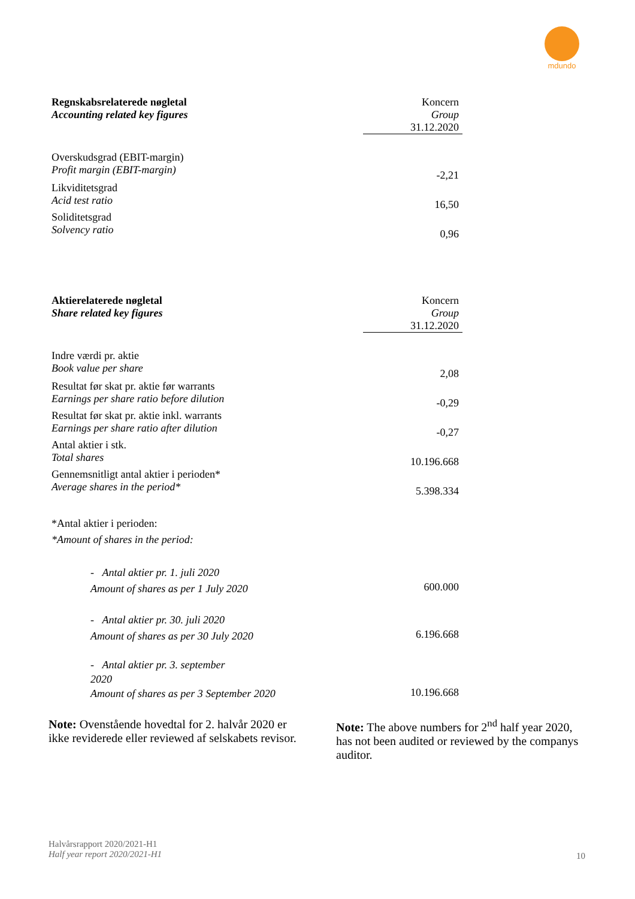mdundo
| Regnskabsrelaterede nøgletal Accounting related key figures | Koncern Group 31.12.2020 |
| --- | --- |
| Overskudsgrad (EBIT-margin) Profit margin (EBIT-margin) | -2,21 |
| Likviditetsgrad Acid test ratio | 16,50 |
| Soliditetsgrad Solvency ratio | 0,96 |
| Aktierelaterede nøgletal Share related key figures | Koncern Group 31.12.2020 |
| --- | --- |
| Indre værdi pr. aktie Book value per share | 2,08 |
| Resultat før skat pr. aktie før warrants Earnings per share ratio before dilution | -0,29 |
| Resultat før skat pr. aktie inkl. warrants Earnings per share ratio after dilution | -0,27 |
| Antal aktier i stk. Total shares | 10.196.668 |
| Gennemsnitligt antal aktier i perioden* Average shares in the period* | 5.398.334 |
| *Antal aktier i perioden: *Amount of shares in the period: | |
| - Antal aktier pr. 1. juli 2020 Amount of shares as per 1 July 2020 | 600.000 |
| - Antal aktier pr. 30. juli 2020 Amount of shares as per 30 July 2020 | 6.196.668 |
| - Antal aktier pr. 3. september 2020 Amount of shares as per 3 September 2020 | 10.196.668 |
Note: Ovenstående hovedtal for 2. halvår 2020 er ikke reviderede eller reviewed af selskabets revisor.
Note: The above numbers for 2<sup>nd</sup> half year 2020, has not been audited or reviewed by the companys auditor.
Halvårsrapport 2020/2021-H1
Half year report 2020/2021-H1
10